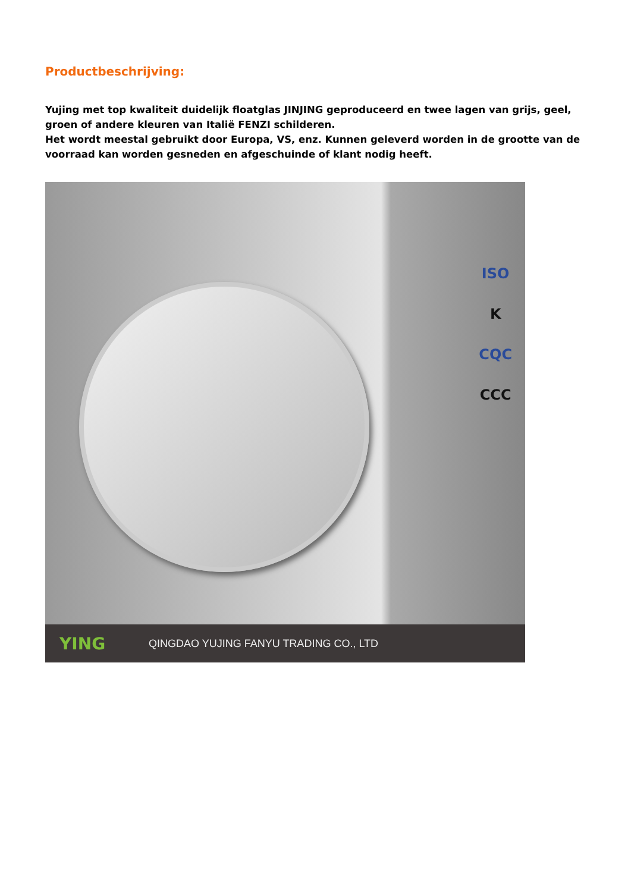Productbeschrijving:
Yujing met top kwaliteit duidelijk floatglas JINJING geproduceerd en twee lagen van grijs, geel, groen of andere kleuren van Italië FENZI schilderen.
Het wordt meestal gebruikt door Europa, VS, enz. Kunnen geleverd worden in de grootte van de voorraad kan worden gesneden en afgeschuinde of klant nodig heeft.
ISO
K
CQC
CCC
YING QINGDAO YUJING FANYU TRADING CO., LTD